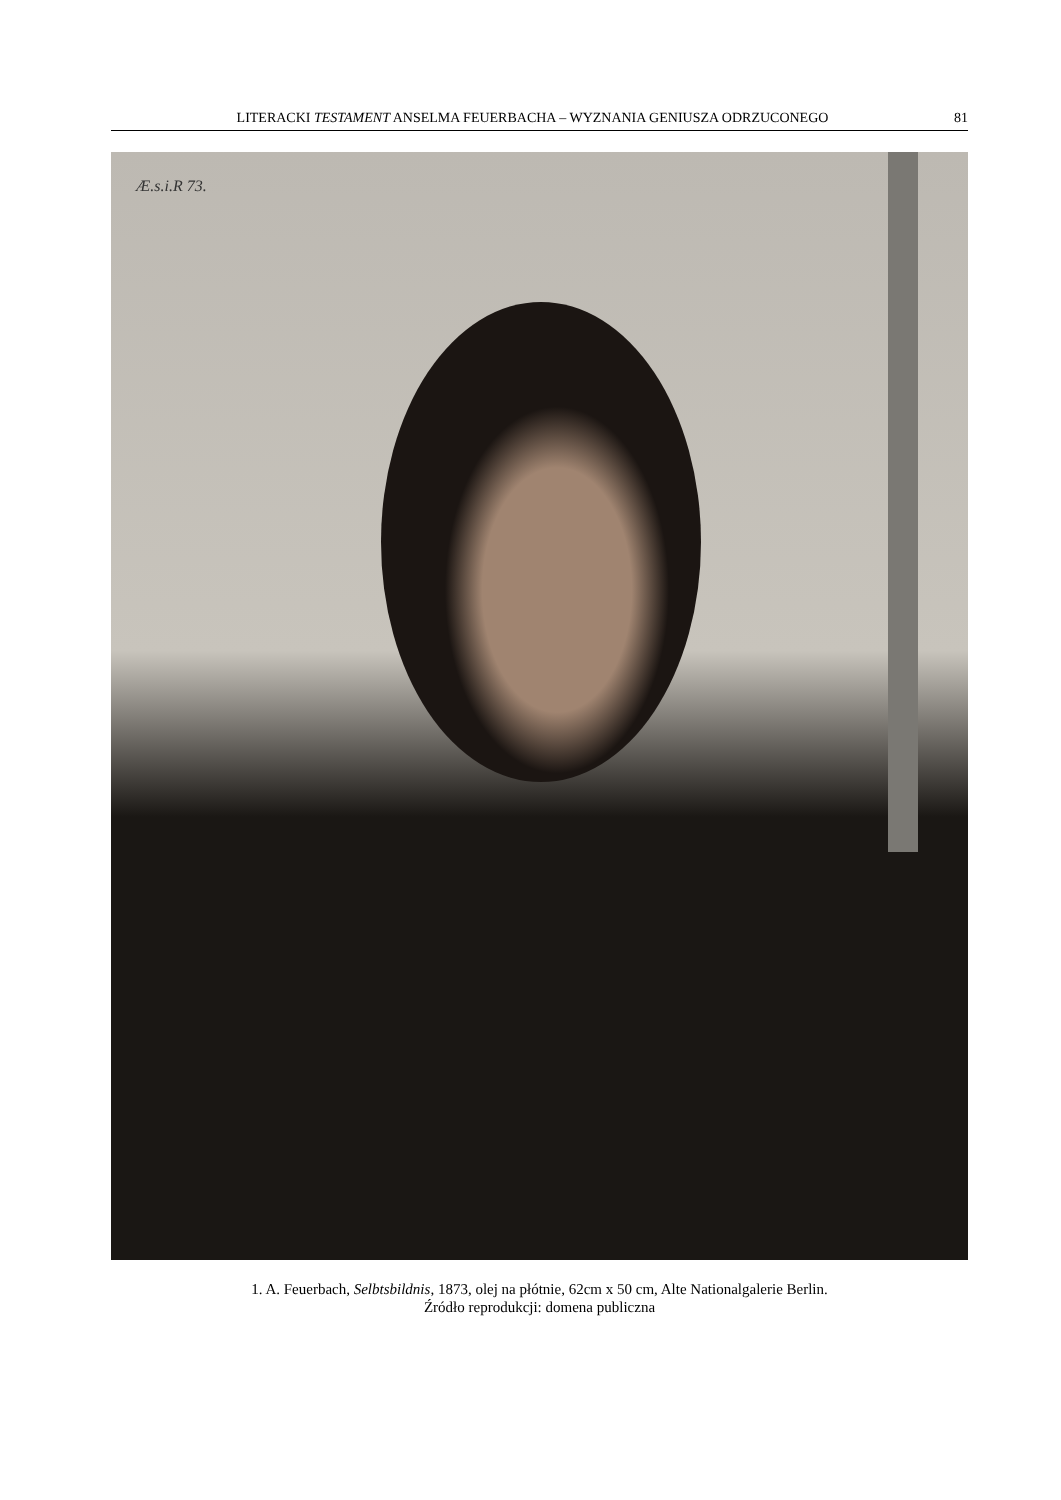LITERACKI TESTAMENT ANSELMA FEUERBACHA – WYZNANIA GENIUSZA ODRZUCONEGO 81
Æ.s.i.R 73.
1. A. Feuerbach, Selbtsbildnis, 1873, olej na płótnie, 62cm x 50 cm, Alte Nationalgalerie Berlin.
Źródło reprodukcji: domena publiczna